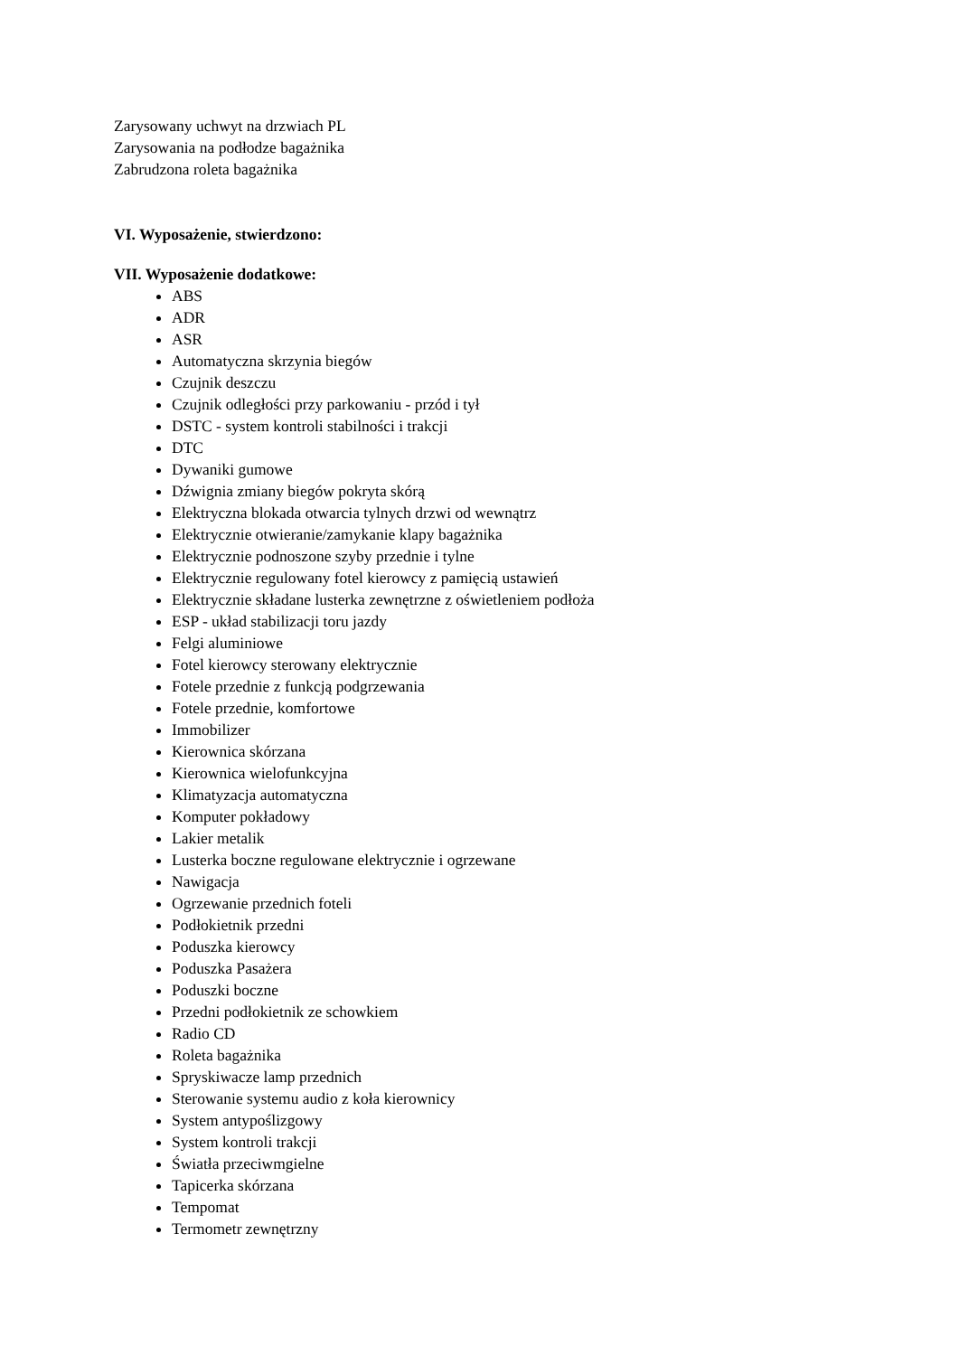Zarysowany uchwyt na drzwiach PL
Zarysowania na podłodze bagażnika
Zabrudzona roleta bagażnika
VI. Wyposażenie, stwierdzono:
VII. Wyposażenie dodatkowe:
ABS
ADR
ASR
Automatyczna skrzynia biegów
Czujnik deszczu
Czujnik odległości przy parkowaniu - przód i tył
DSTC - system kontroli stabilności i trakcji
DTC
Dywaniki gumowe
Dźwignia zmiany biegów pokryta skórą
Elektryczna blokada otwarcia tylnych drzwi od wewnątrz
Elektrycznie otwieranie/zamykanie klapy bagażnika
Elektrycznie podnoszone szyby przednie i tylne
Elektrycznie regulowany fotel kierowcy z pamięcią ustawień
Elektrycznie składane lusterka zewnętrzne z oświetleniem podłoża
ESP - układ stabilizacji toru jazdy
Felgi aluminiowe
Fotel kierowcy sterowany elektrycznie
Fotele przednie z funkcją podgrzewania
Fotele przednie, komfortowe
Immobilizer
Kierownica skórzana
Kierownica wielofunkcyjna
Klimatyzacja automatyczna
Komputer pokładowy
Lakier metalik
Lusterka boczne regulowane elektrycznie i ogrzewane
Nawigacja
Ogrzewanie przednich foteli
Podłokietnik przedni
Poduszka kierowcy
Poduszka Pasażera
Poduszki boczne
Przedni podłokietnik ze schowkiem
Radio CD
Roleta bagażnika
Spryskiwacze lamp przednich
Sterowanie systemu audio z koła kierownicy
System antypoślizgowy
System kontroli trakcji
Światła przeciwmgielne
Tapicerka skórzana
Tempomat
Termometr zewnętrzny